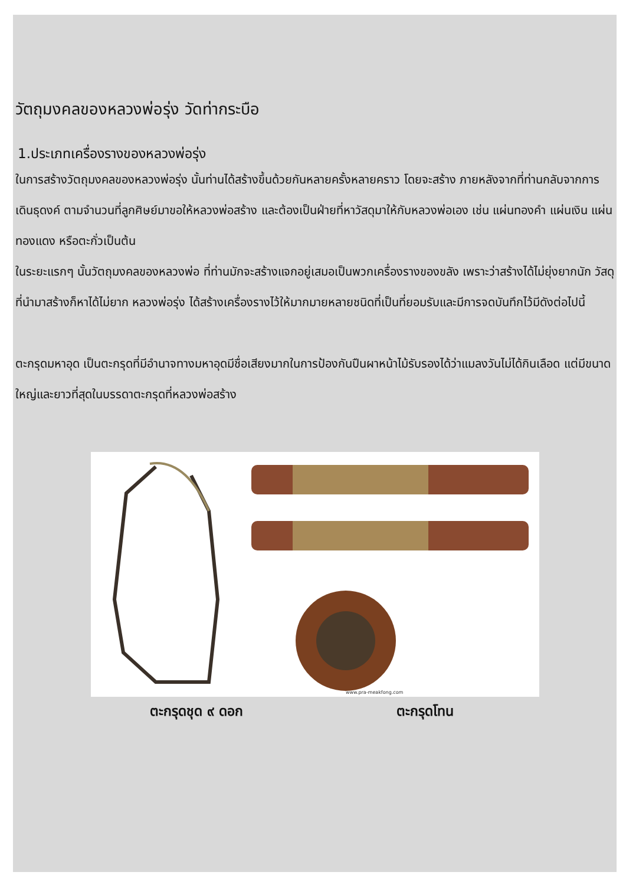วัตถุมงคลของหลวงพ่อรุ่ง วัดท่ากระบือ
1.ประเภทเครื่องรางของหลวงพ่อรุ่ง
ในการสร้างวัตถุมงคลของหลวงพ่อรุ่ง นั้นท่านได้สร้างขึ้นด้วยกันหลายครั้งหลายคราว โดยจะสร้าง ภายหลังจากที่ท่านกลับจากการเดินธุดงค์ ตามจำนวนที่ลูกศิษย์มาขอให้หลวงพ่อสร้าง และต้องเป็นฝ่ายที่หาวัสดุมาให้กับหลวงพ่อเอง เช่น แผ่นทองคำ แผ่นเงิน แผ่นทองแดง หรือตะกั่วเป็นต้น
ในระยะแรกๆ นั้นวัตถุมงคลของหลวงพ่อ ที่ท่านมักจะสร้างแจกอยู่เสมอเป็นพวกเครื่องรางของขลัง เพราะว่าสร้างได้ไม่ยุ่งยากนัก วัสดุที่นำมาสร้างก็หาได้ไม่ยาก หลวงพ่อรุ่ง ได้สร้างเครื่องรางไว้ให้มากมายหลายชนิดที่เป็นที่ยอมรับและมีการจดบันทึกไว้มีดังต่อไปนี้
ตะกรุดมหาอุด เป็นตะกรุดที่มีอำนาจทางมหาอุดมีชื่อเสียงมากในการป้องกันปืนผาหน้าไม้รับรองได้ว่าแมลงวันไม่ได้กินเลือด แต่มีขนาดใหญ่และยาวที่สุดในบรรดาตะกรุดที่หลวงพ่อสร้าง
www.pra-meakfong.com
ตะกรุดชุด ๙ ดอก ตะกรุดโทน